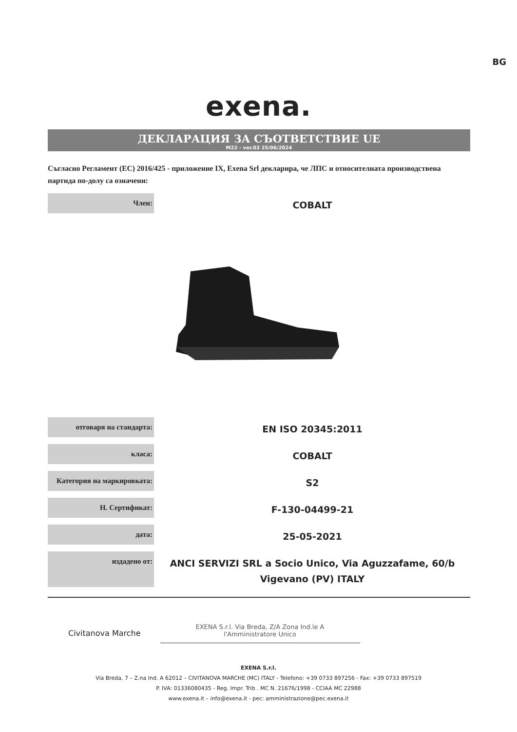BG
exena.
ДЕКЛАРАЦИЯ ЗА СЪОТВЕТСТВИЕ UE
M22 - ver.03 25/06/2024
Съгласно Регламент (ЕС) 2016/425 - приложение IX, Exena Srl декларира, че ЛПС и относителната производствена партида по-долу са означени:
| Член: | COBALT |
| отговаря на стандарта: | EN ISO 20345:2011 |
| класа: | COBALT |
| Категория на маркировката: | S2 |
| Н. Сертификат: | F-130-04499-21 |
| дата: | 25-05-2021 |
| издадено от: | ANCI SERVIZI SRL a Socio Unico, Via Aguzzafame, 60/b Vigevano (PV) ITALY |
Civitanova Marche
EXENA S.r.l. Via Breda, Z/A Zona Ind.le A
l'Amministratore Unico
EXENA S.r.l.
Via Breda, 7 – Z.na Ind. A 62012 – CIVITANOVA MARCHE (MC) ITALY - Telefono: +39 0733 897256 - Fax: +39 0733 897519
P. IVA: 01336080435 - Reg. Impr. Trib . MC N. 21676/1998 - CCIAA MC 22988
www.exena.it – info@exena.it - pec: amministrazione@pec.exena.it